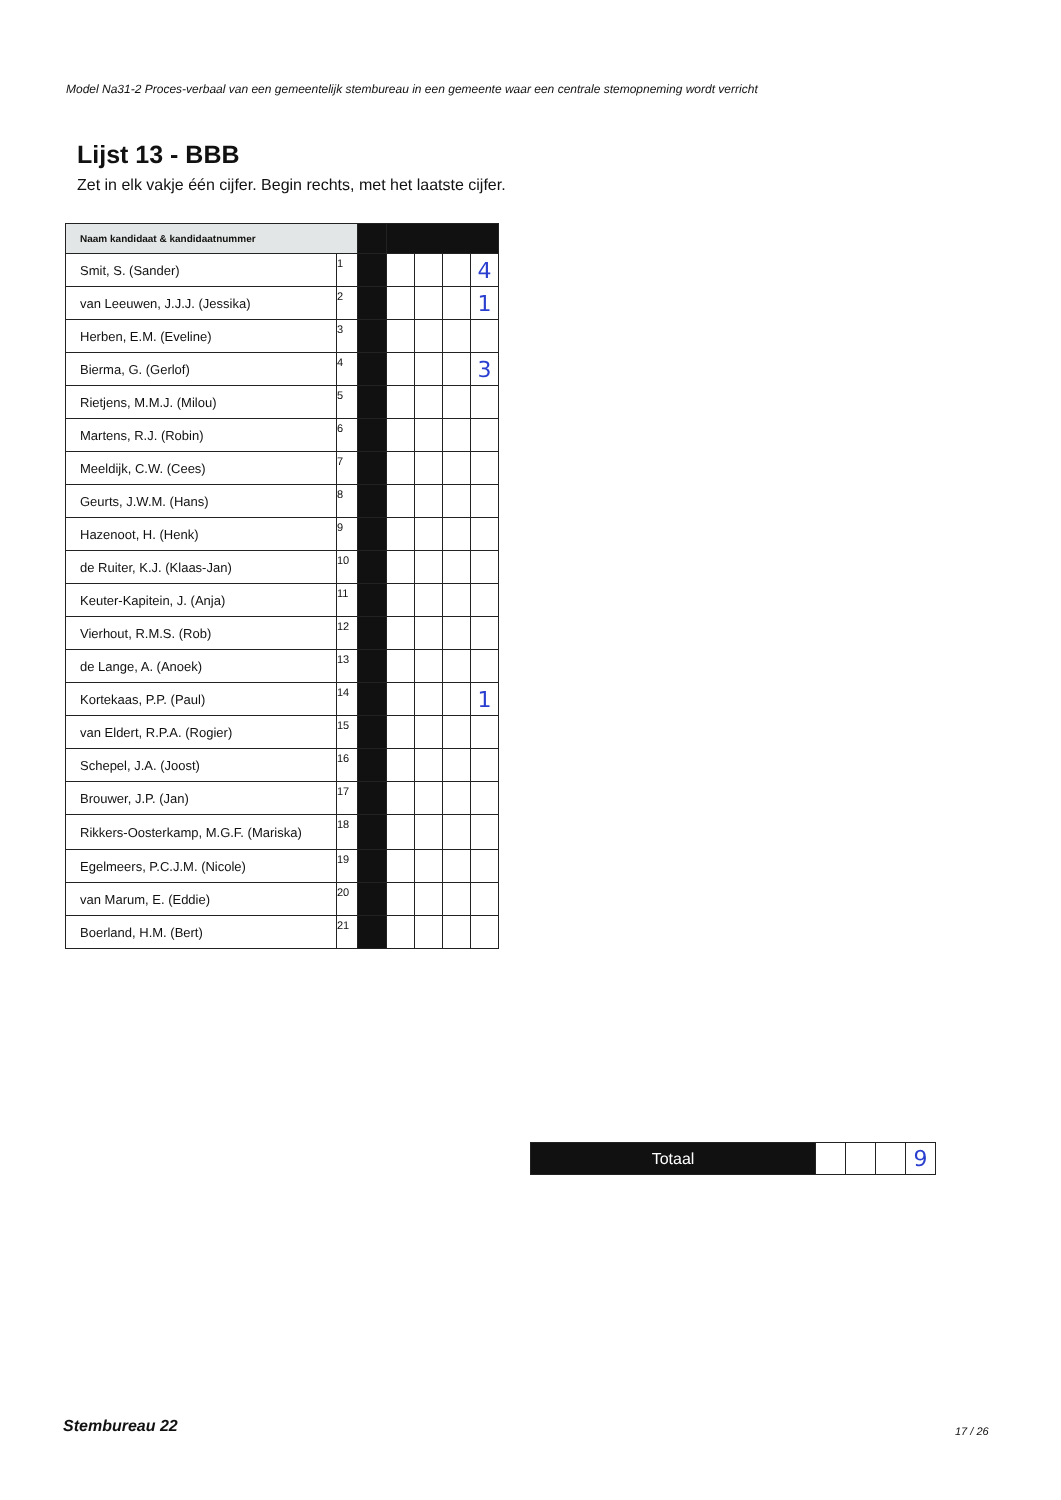Model Na31-2 Proces-verbaal van een gemeentelijk stembureau in een gemeente waar een centrale stemopneming wordt verricht
Lijst 13 - BBB
Zet in elk vakje één cijfer. Begin rechts, met het laatste cijfer.
| Naam kandidaat & kandidaatnummer | | | | | | |
| Smit, S. (Sander) | 1 | | | | | 4 |
| van Leeuwen, J.J.J. (Jessika) | 2 | | | | | 1 |
| Herben, E.M. (Eveline) | 3 | | | | | |
| Bierma, G. (Gerlof) | 4 | | | | | 3 |
| Rietjens, M.M.J. (Milou) | 5 | | | | | |
| Martens, R.J. (Robin) | 6 | | | | | |
| Meeldijk, C.W. (Cees) | 7 | | | | | |
| Geurts, J.W.M. (Hans) | 8 | | | | | |
| Hazenoot, H. (Henk) | 9 | | | | | |
| de Ruiter, K.J. (Klaas-Jan) | 10 | | | | | |
| Keuter-Kapitein, J. (Anja) | 11 | | | | | |
| Vierhout, R.M.S. (Rob) | 12 | | | | | |
| de Lange, A. (Anoek) | 13 | | | | | |
| Kortekaas, P.P. (Paul) | 14 | | | | | 1 |
| van Eldert, R.P.A. (Rogier) | 15 | | | | | |
| Schepel, J.A. (Joost) | 16 | | | | | |
| Brouwer, J.P. (Jan) | 17 | | | | | |
| Rikkers-Oosterkamp, M.G.F. (Mariska) | 18 | | | | | |
| Egelmeers, P.C.J.M. (Nicole) | 19 | | | | | |
| van Marum, E. (Eddie) | 20 | | | | | |
| Boerland, H.M. (Bert) | 21 | | | | | |
| Totaal | | | | 9 |
Stembureau 22 17 / 26